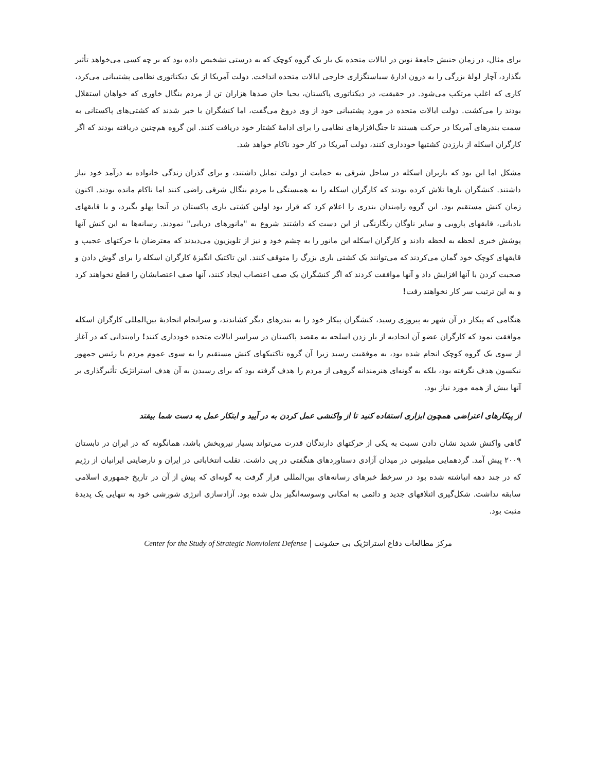برای مثال، در زمان جنبش جامعهٔ نوین در ایالات متحده یک بار یک گروه کوچک که به درستی تشخیص داده بود که بر چه کسی می‌خواهد تأثیر بگذارد، آچار لولهٔ بزرگی را به درون ادارهٔ سیاستگزاری خارجی ایالات متحده انداخت. دولت آمریکا از یک دیکتاتوری نظامی پشتیبانی می‌کرد، کاری که اغلب مرتکب می‌شود. در حقیقت، در دیکتاتوری پاکستان، یحیا خان صدها هزاران تن از مردم بنگال خاوری که خواهان استقلال بودند را می‌کشت. دولت ایالات متحده در مورد پشتیبانی خود از وی دروغ می‌گفت، اما کنشگران با خبر شدند که کشتی‌های پاکستانی به سمت بندرهای آمریکا در حرکت هستند تا جنگ‌افزارهای نظامی را برای ادامهٔ کشتار خود دریافت کنند. این گروه هم‌چنین دریافته بودند که اگر کارگران اسکله از بارزدن کشتیها خودداری کنند، دولت آمریکا در کار خود ناکام خواهد شد.
مشکل اما این بود که باربران اسکله در ساحل شرقی به حمایت از دولت تمایل داشتند، و برای گذران زندگی خانواده به درآمد خود نیاز داشتند. کنشگران بارها تلاش کرده بودند که کارگران اسکله را به همبستگی با مردم بنگال شرقی راضی کنند اما ناکام مانده بودند. اکنون زمان کنش مستقیم بود. این گروه راه‌بندان بندری را اعلام کرد که قرار بود اولین کشتی باری پاکستان در آنجا پهلو بگیرد، و با قایقهای بادبانی، قایقهای پارویی و سایر ناوگان رنگارنگی از این دست که داشتند شروع به "مانورهای دریایی" نمودند. رسانه‌ها به این کنش آنها پوشش خبری لحظه به لحظه دادند و کارگران اسکله این مانور را به چشم خود و نیز از تلویزیون می‌دیدند که معترضان با حرکتهای عجیب و قایقهای کوچک خود گمان می‌کردند که می‌توانند یک کشتی باری بزرگ را متوقف کنند. این تاکتیک انگیزهٔ کارگران اسکله را برای گوش دادن و صحبت کردن با آنها افزایش داد و آنها موافقت کردند که اگر کنشگران یک صف اعتصاب ایجاد کنند، آنها صف اعتصابشان را قطع نخواهند کرد و به این ترتیب سر کار نخواهند رفت!
هنگامی که پیکار در آن شهر به پیروزی رسید، کنشگران پیکار خود را به بندرهای دیگر کشاندند، و سرانجام اتحادیهٔ بین‌المللی کارگران اسکله موافقت نمود که کارگران عضو آن اتحادیه از بار زدن اسلحه به مقصد پاکستان در سراسر ایالات متحده خودداری کنند! راه‌بندانی که در آغاز از سوی یک گروه کوچک انجام شده بود، به موفقیت رسید زیرا آن گروه تاکتیکهای کنش مستقیم را به سوی عموم مردم یا رئیس جمهور نیکسون هدف نگرفته بود، بلکه به گونه‌ای هنرمندانه گروهی از مردم را هدف گرفته بود که برای رسیدن به آن هدف استراتژیک تأثیرگذاری بر آنها بیش از همه مورد نیاز بود.
از پیکارهای اعتراضی همچون ابزاری استفاده کنید تا از واکنشی عمل کردن به در آیید و ابتکار عمل به دست شما بیفتد
گاهی واکنش شدید نشان دادن نسبت به یکی از حرکتهای دارندگان قدرت می‌تواند بسیار نیروبخش باشد، همانگونه که در ایران در تابستان ۲۰۰۹ پیش آمد. گردهمایی میلیونی در میدان آزادی دستاوردهای هنگفتی در پی داشت. تقلب انتخاباتی در ایران و نارضایتی ایرانیان از رژیم که در چند دهه انباشته شده بود در سرخط خبرهای رسانه‌های بین‌المللی قرار گرفت به گونه‌ای که پیش از آن در تاریخ جمهوری اسلامی سابقه نداشت. شکل‌گیری ائتلافهای جدید و دائمی به امکانی وسوسه‌انگیز بدل شده بود. آزادسازی انرژی شورشی خود به تنهایی یک پدیدهٔ مثبت بود.
مرکز مطالعات دفاع استراتژیک بی خشونت | Center for the Study of Strategic Nonviolent Defense